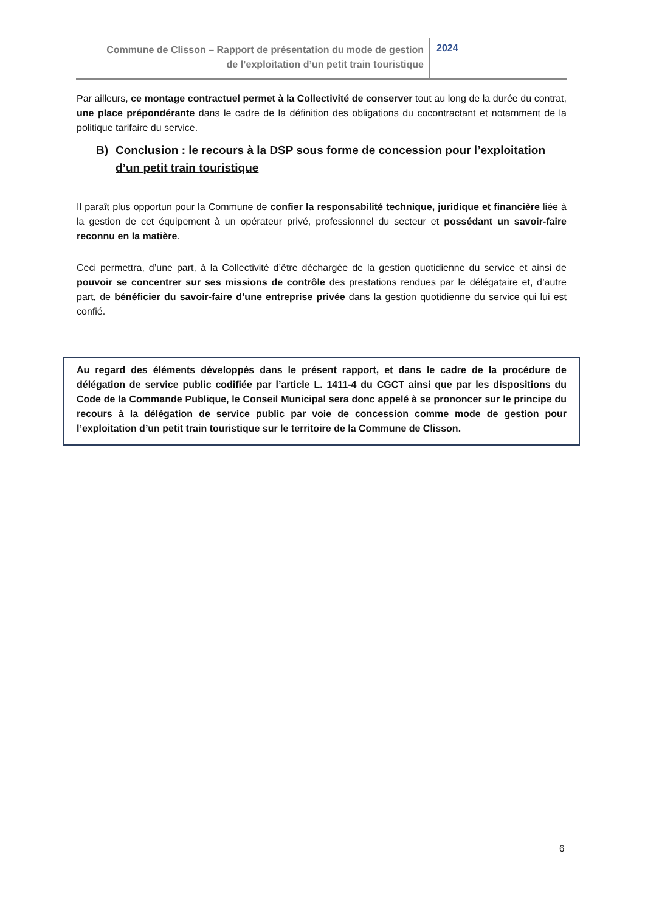Commune de Clisson – Rapport de présentation du mode de gestion
de l’exploitation d’un petit train touristique
2024
Par ailleurs, ce montage contractuel permet à la Collectivité de conserver tout au long de la durée du contrat, une place prépondérante dans le cadre de la définition des obligations du cocontractant et notamment de la politique tarifaire du service.
B) Conclusion : le recours à la DSP sous forme de concession pour l’exploitation d’un petit train touristique
Il paraît plus opportun pour la Commune de confier la responsabilité technique, juridique et financière liée à la gestion de cet équipement à un opérateur privé, professionnel du secteur et possédant un savoir-faire reconnu en la matière.
Ceci permettra, d’une part, à la Collectivité d’être déchargée de la gestion quotidienne du service et ainsi de pouvoir se concentrer sur ses missions de contrôle des prestations rendues par le délégataire et, d’autre part, de bénéficier du savoir-faire d’une entreprise privée dans la gestion quotidienne du service qui lui est confié.
Au regard des éléments développés dans le présent rapport, et dans le cadre de la procédure de délégation de service public codifiée par l’article L. 1411-4 du CGCT ainsi que par les dispositions du Code de la Commande Publique, le Conseil Municipal sera donc appelé à se prononcer sur le principe du recours à la délégation de service public par voie de concession comme mode de gestion pour l’exploitation d’un petit train touristique sur le territoire de la Commune de Clisson.
6